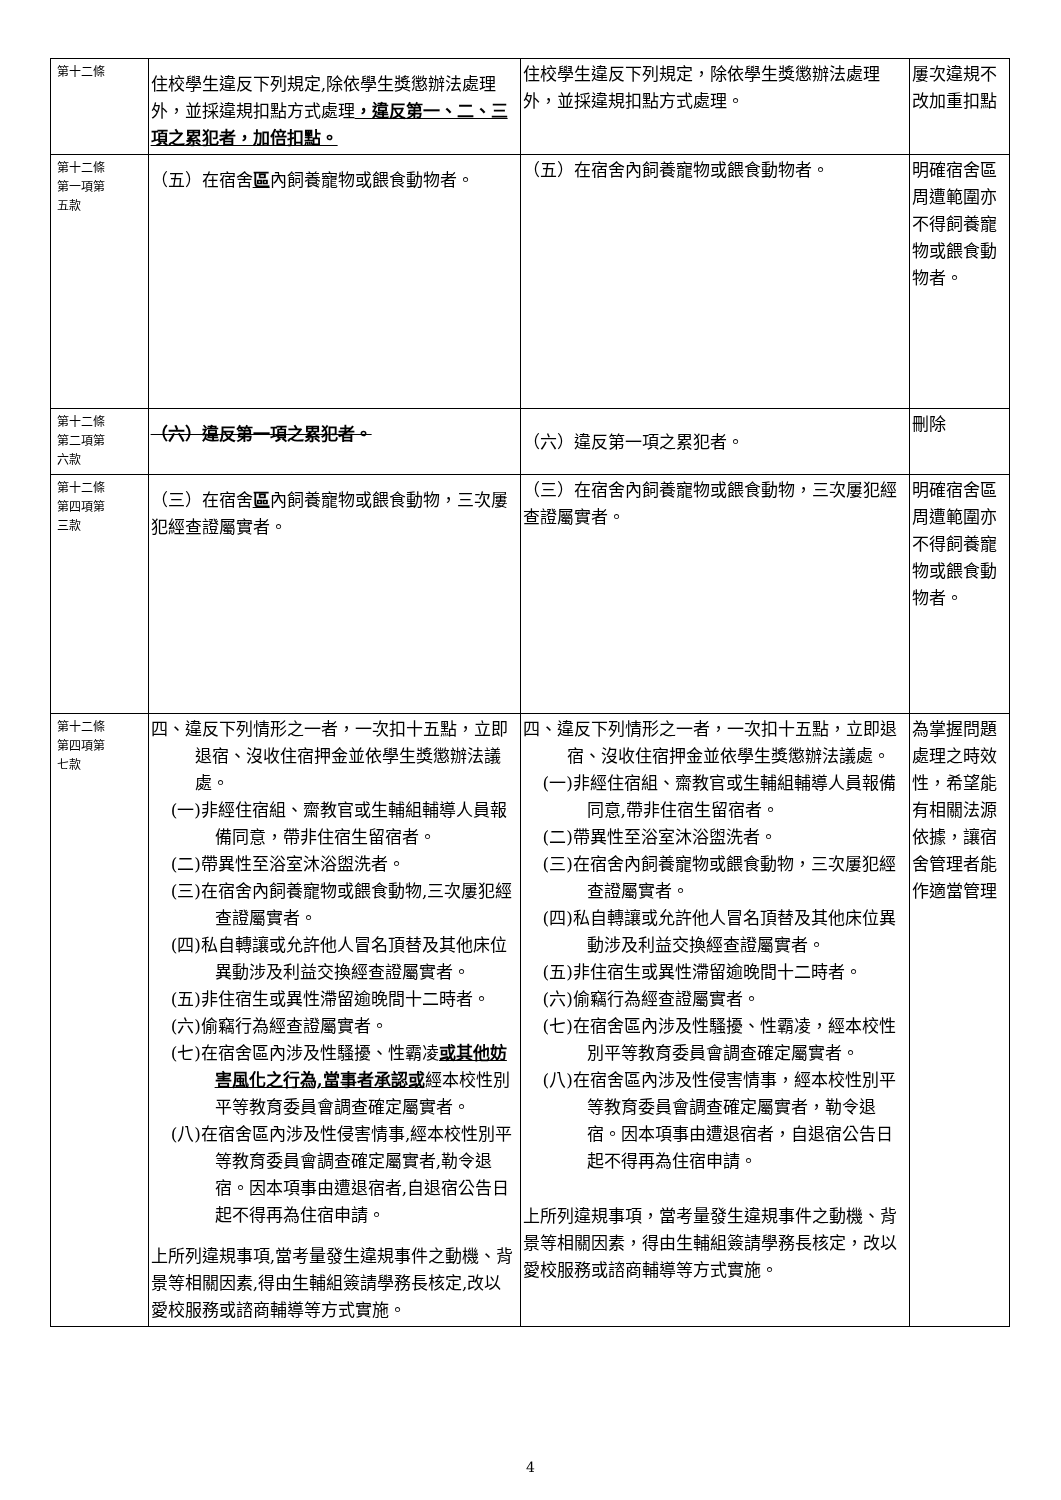| 第十二條 | 住校學生違反下列規定,除依學生獎懲辦法處理外，並採違規扣點方式處理 ，違反第一、二、三項之累犯者，加倍扣點。 | 住校學生違反下列規定，除依學生獎懲辦法處理外，並採違規扣點方式處理。 | 屢次違規不改加重扣點 |
| 第十二條 第一項第 五款 | （五）在宿舍 區 內飼養寵物或餵食動物者。 | （五）在宿舍內飼養寵物或餵食動物者。 | 明確宿舍區周遭範圍亦不得飼養寵物或餵食動物者。 |
| 第十二條 第二項第 六款 | （六）違反第一項之累犯者。 | （六）違反第一項之累犯者。 | 刪除 |
| 第十二條 第四項第 三款 | （三）在宿舍 區 內飼養寵物或餵食動物，三次屢犯經查證屬實者。 | （三）在宿舍內飼養寵物或餵食動物，三次屢犯經查證屬實者。 | 明確宿舍區周遭範圍亦不得飼養寵物或餵食動物者。 |
| 第十二條 第四項第 七款 | 四、違反下列情形之一者，一次扣十五點，立即退宿、沒收住宿押金並依學生獎懲辦法議處。 (一)非經住宿組、齋教官或生輔組輔導人員報備同意，帶非住宿生留宿者。 (二)帶異性至浴室沐浴盥洗者。 (三)在宿舍內飼養寵物或餵食動物,三次屢犯經查證屬實者。 (四)私自轉讓或允許他人冒名頂替及其他床位異動涉及利益交換經查證屬實者。 (五)非住宿生或異性滯留逾晚間十二時者。 (六)偷竊行為經查證屬實者。 (七)在宿舍區內涉及性騷擾、性霸凌 或其他妨害風化之行為,當事者承認或 經本校性別平等教育委員會調查確定屬實者。 (八)在宿舍區內涉及性侵害情事,經本校性別平等教育委員會調查確定屬實者,勒令退宿。因本項事由遭退宿者,自退宿公告日起不得再為住宿申請。 上所列違規事項,當考量發生違規事件之動機、背景等相關因素,得由生輔組簽請學務長核定,改以愛校服務或諮商輔導等方式實施。 | 四、違反下列情形之一者，一次扣十五點，立即退宿、沒收住宿押金並依學生獎懲辦法議處。 (一)非經住宿組、齋教官或生輔組輔導人員報備同意,帶非住宿生留宿者。 (二)帶異性至浴室沐浴盥洗者。 (三)在宿舍內飼養寵物或餵食動物，三次屢犯經查證屬實者。 (四)私自轉讓或允許他人冒名頂替及其他床位異動涉及利益交換經查證屬實者。 (五)非住宿生或異性滯留逾晚間十二時者。 (六)偷竊行為經查證屬實者。 (七)在宿舍區內涉及性騷擾、性霸凌，經本校性別平等教育委員會調查確定屬實者。 (八)在宿舍區內涉及性侵害情事，經本校性別平等教育委員會調查確定屬實者，勒令退宿。因本項事由遭退宿者，自退宿公告日起不得再為住宿申請。 上所列違規事項，當考量發生違規事件之動機、背景等相關因素，得由生輔組簽請學務長核定，改以愛校服務或諮商輔導等方式實施。 | 為掌握問題處理之時效性，希望能有相關法源依據，讓宿舍管理者能作適當管理 |
4